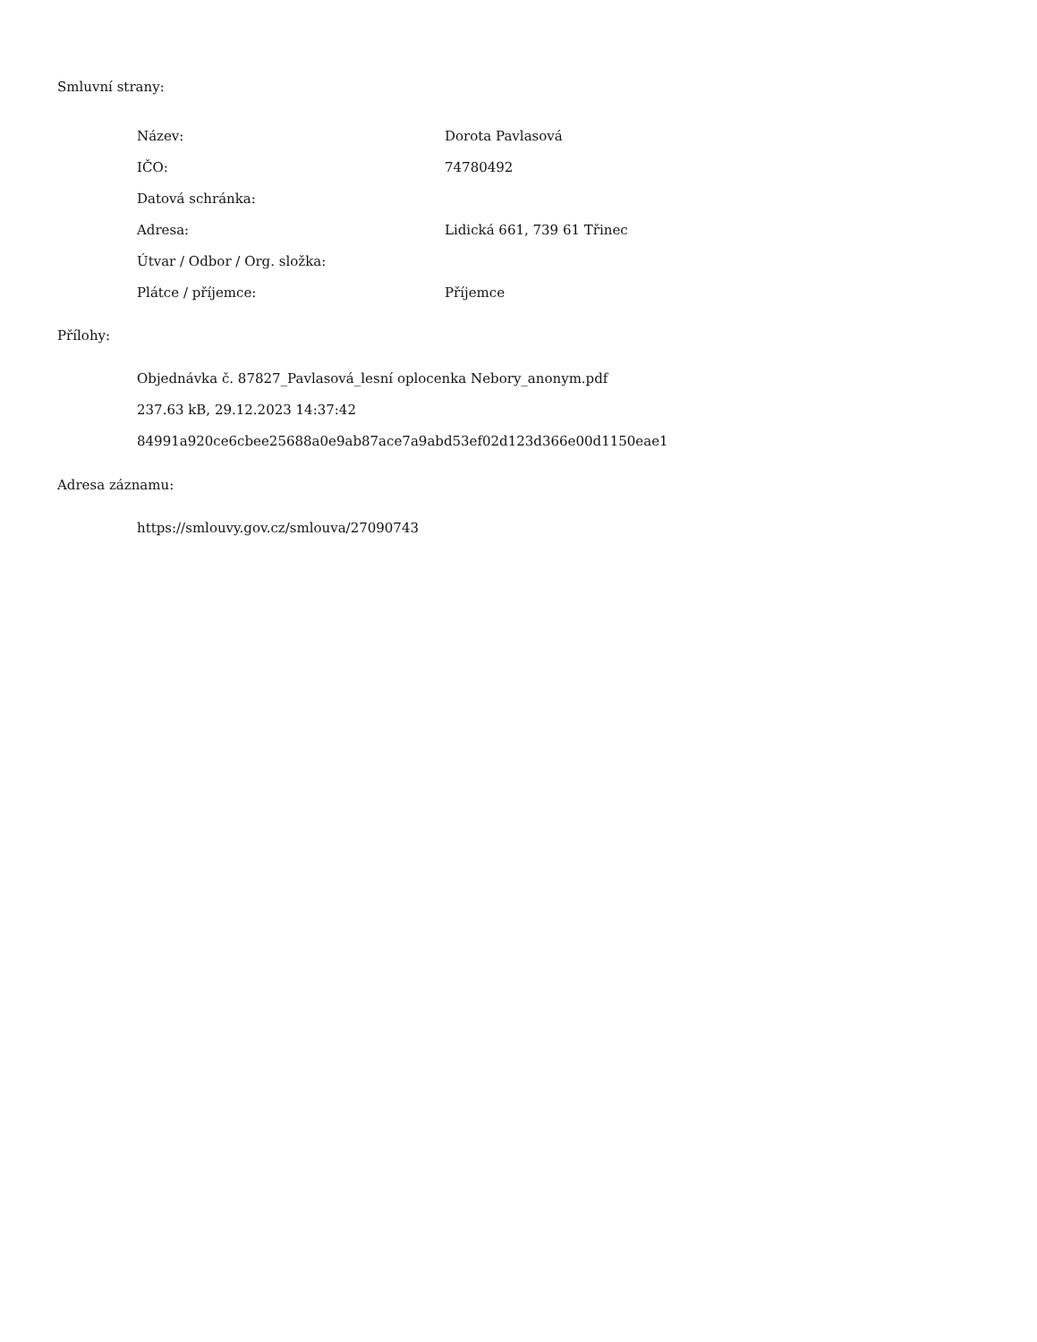Smluvní strany:
| Název: | Dorota Pavlasová |
| IČO: | 74780492 |
| Datová schránka: | |
| Adresa: | Lidická 661, 739 61 Třinec |
| Útvar / Odbor / Org. složka: | |
| Plátce / příjemce: | Příjemce |
Přílohy:
Objednávka č. 87827_Pavlasová_lesní oplocenka Nebory_anonym.pdf
237.63 kB, 29.12.2023 14:37:42
84991a920ce6cbee25688a0e9ab87ace7a9abd53ef02d123d366e00d1150eae1
Adresa záznamu:
https://smlouvy.gov.cz/smlouva/27090743